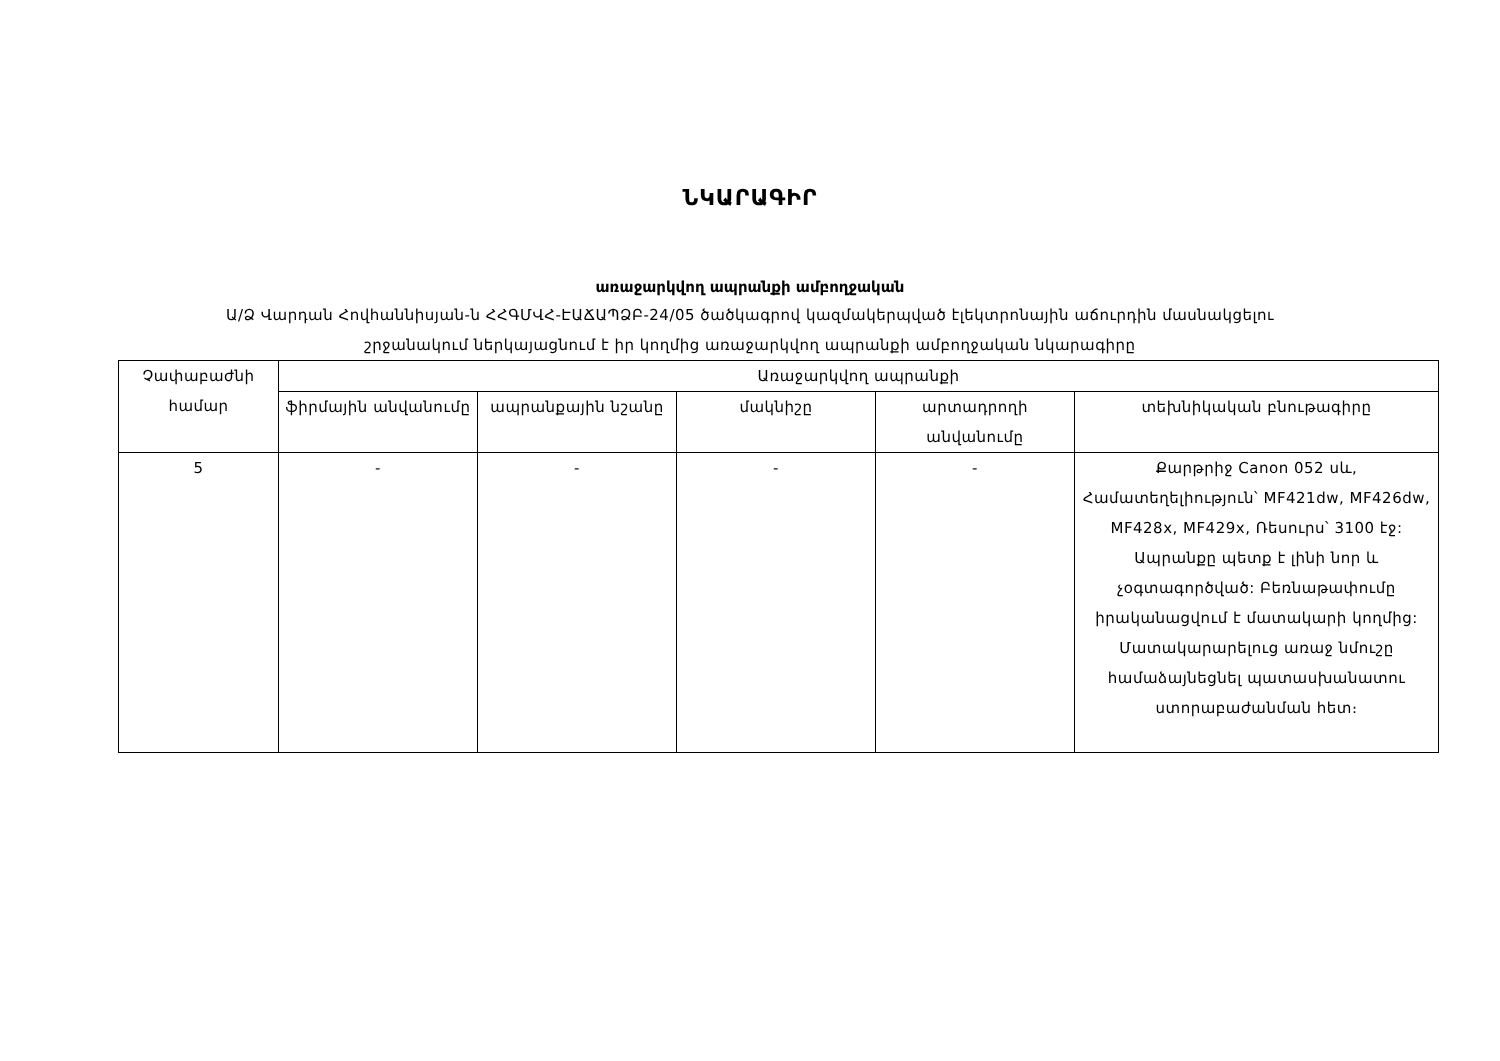ՆԿԱՐԱԳԻՐ
առաջարկվող ապրանքի ամբողջական
Ա/Ձ Վարդան Հովհաննիսյան-ն ՀՀԳՄՎՀ-ԷԱՃԱՊՁԲ-24/05 ծածկագրով կազմակերպված էլեկտրոնային աճուրդին մասնակցելու
շրջանակում ներկայացնում է իր կողմից առաջարկվող ապրանքի ամբողջական նկարագիրը
| Չափաբաժնի համար | Առաջարկվող ապրանքի | | | | |
| --- | --- | --- | --- | --- | --- |
| | ֆիրմային անվանումը | ապրանքային նշանը | մակնիշը | արտադրողի անվանումը | տեխնիկական բնութագիրը |
| 5 | - | - | - | - | Քարթրիջ Canon 052 սև, Համատեղելիություն՝ MF421dw, MF426dw, MF428x, MF429x, Ռեսուրս՝ 3100 էջ: Ապրանքը պետք է լինի նոր և չօգտագործված: Բեռնաթափումը իրականացվում է մատակարի կողմից: Մատակարարելուց առաջ նմուշը համաձայնեցնել պատասխանատու ստորաբաժանման հետ։ |